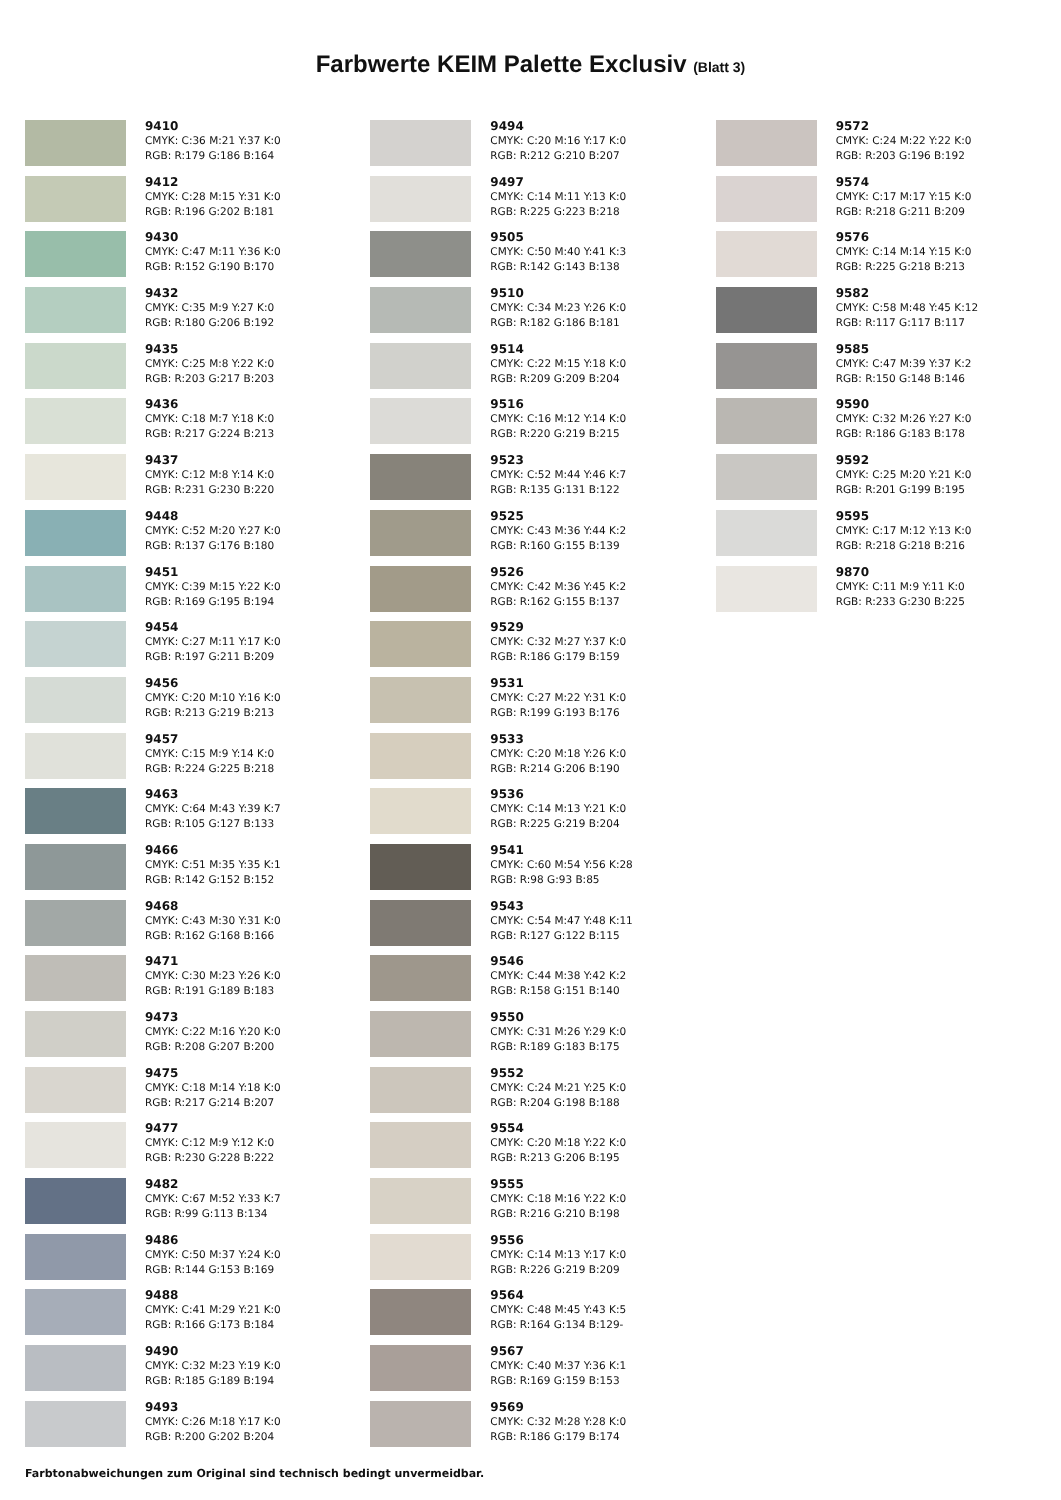Farbwerte KEIM Palette Exclusiv (Blatt 3)
9410
CMYK: C:36 M:21 Y:37 K:0
RGB: R:179 G:186 B:164
9412
CMYK: C:28 M:15 Y:31 K:0
RGB: R:196 G:202 B:181
9430
CMYK: C:47 M:11 Y:36 K:0
RGB: R:152 G:190 B:170
9432
CMYK: C:35 M:9 Y:27 K:0
RGB: R:180 G:206 B:192
9435
CMYK: C:25 M:8 Y:22 K:0
RGB: R:203 G:217 B:203
9436
CMYK: C:18 M:7 Y:18 K:0
RGB: R:217 G:224 B:213
9437
CMYK: C:12 M:8 Y:14 K:0
RGB: R:231 G:230 B:220
9448
CMYK: C:52 M:20 Y:27 K:0
RGB: R:137 G:176 B:180
9451
CMYK: C:39 M:15 Y:22 K:0
RGB: R:169 G:195 B:194
9454
CMYK: C:27 M:11 Y:17 K:0
RGB: R:197 G:211 B:209
9456
CMYK: C:20 M:10 Y:16 K:0
RGB: R:213 G:219 B:213
9457
CMYK: C:15 M:9 Y:14 K:0
RGB: R:224 G:225 B:218
9463
CMYK: C:64 M:43 Y:39 K:7
RGB: R:105 G:127 B:133
9466
CMYK: C:51 M:35 Y:35 K:1
RGB: R:142 G:152 B:152
9468
CMYK: C:43 M:30 Y:31 K:0
RGB: R:162 G:168 B:166
9471
CMYK: C:30 M:23 Y:26 K:0
RGB: R:191 G:189 B:183
9473
CMYK: C:22 M:16 Y:20 K:0
RGB: R:208 G:207 B:200
9475
CMYK: C:18 M:14 Y:18 K:0
RGB: R:217 G:214 B:207
9477
CMYK: C:12 M:9 Y:12 K:0
RGB: R:230 G:228 B:222
9482
CMYK: C:67 M:52 Y:33 K:7
RGB: R:99 G:113 B:134
9486
CMYK: C:50 M:37 Y:24 K:0
RGB: R:144 G:153 B:169
9488
CMYK: C:41 M:29 Y:21 K:0
RGB: R:166 G:173 B:184
9490
CMYK: C:32 M:23 Y:19 K:0
RGB: R:185 G:189 B:194
9493
CMYK: C:26 M:18 Y:17 K:0
RGB: R:200 G:202 B:204
9494
CMYK: C:20 M:16 Y:17 K:0
RGB: R:212 G:210 B:207
9497
CMYK: C:14 M:11 Y:13 K:0
RGB: R:225 G:223 B:218
9505
CMYK: C:50 M:40 Y:41 K:3
RGB: R:142 G:143 B:138
9510
CMYK: C:34 M:23 Y:26 K:0
RGB: R:182 G:186 B:181
9514
CMYK: C:22 M:15 Y:18 K:0
RGB: R:209 G:209 B:204
9516
CMYK: C:16 M:12 Y:14 K:0
RGB: R:220 G:219 B:215
9523
CMYK: C:52 M:44 Y:46 K:7
RGB: R:135 G:131 B:122
9525
CMYK: C:43 M:36 Y:44 K:2
RGB: R:160 G:155 B:139
9526
CMYK: C:42 M:36 Y:45 K:2
RGB: R:162 G:155 B:137
9529
CMYK: C:32 M:27 Y:37 K:0
RGB: R:186 G:179 B:159
9531
CMYK: C:27 M:22 Y:31 K:0
RGB: R:199 G:193 B:176
9533
CMYK: C:20 M:18 Y:26 K:0
RGB: R:214 G:206 B:190
9536
CMYK: C:14 M:13 Y:21 K:0
RGB: R:225 G:219 B:204
9541
CMYK: C:60 M:54 Y:56 K:28
RGB: R:98 G:93 B:85
9543
CMYK: C:54 M:47 Y:48 K:11
RGB: R:127 G:122 B:115
9546
CMYK: C:44 M:38 Y:42 K:2
RGB: R:158 G:151 B:140
9550
CMYK: C:31 M:26 Y:29 K:0
RGB: R:189 G:183 B:175
9552
CMYK: C:24 M:21 Y:25 K:0
RGB: R:204 G:198 B:188
9554
CMYK: C:20 M:18 Y:22 K:0
RGB: R:213 G:206 B:195
9555
CMYK: C:18 M:16 Y:22 K:0
RGB: R:216 G:210 B:198
9556
CMYK: C:14 M:13 Y:17 K:0
RGB: R:226 G:219 B:209
9564
CMYK: C:48 M:45 Y:43 K:5
RGB: R:164 G:134 B:129-
9567
CMYK: C:40 M:37 Y:36 K:1
RGB: R:169 G:159 B:153
9569
CMYK: C:32 M:28 Y:28 K:0
RGB: R:186 G:179 B:174
9572
CMYK: C:24 M:22 Y:22 K:0
RGB: R:203 G:196 B:192
9574
CMYK: C:17 M:17 Y:15 K:0
RGB: R:218 G:211 B:209
9576
CMYK: C:14 M:14 Y:15 K:0
RGB: R:225 G:218 B:213
9582
CMYK: C:58 M:48 Y:45 K:12
RGB: R:117 G:117 B:117
9585
CMYK: C:47 M:39 Y:37 K:2
RGB: R:150 G:148 B:146
9590
CMYK: C:32 M:26 Y:27 K:0
RGB: R:186 G:183 B:178
9592
CMYK: C:25 M:20 Y:21 K:0
RGB: R:201 G:199 B:195
9595
CMYK: C:17 M:12 Y:13 K:0
RGB: R:218 G:218 B:216
9870
CMYK: C:11 M:9 Y:11 K:0
RGB: R:233 G:230 B:225
Farbtonabweichungen zum Original sind technisch bedingt unvermeidbar.